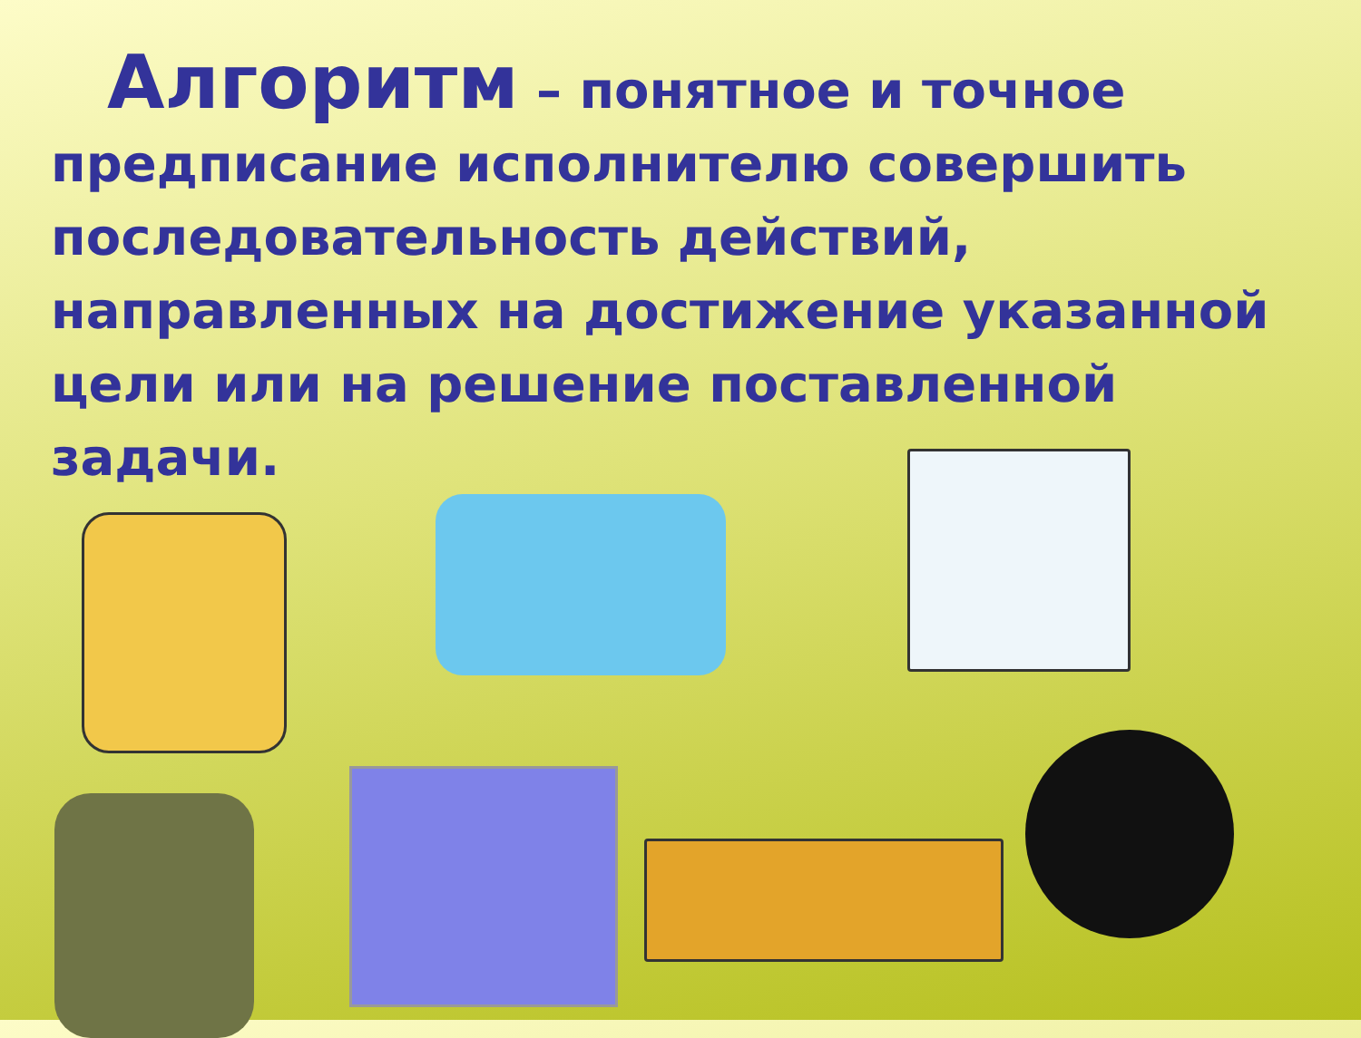Алгоритм – понятное и точное предписание исполнителю совершить последовательность действий, направленных на достижение указанной цели или на решение поставленной задачи.